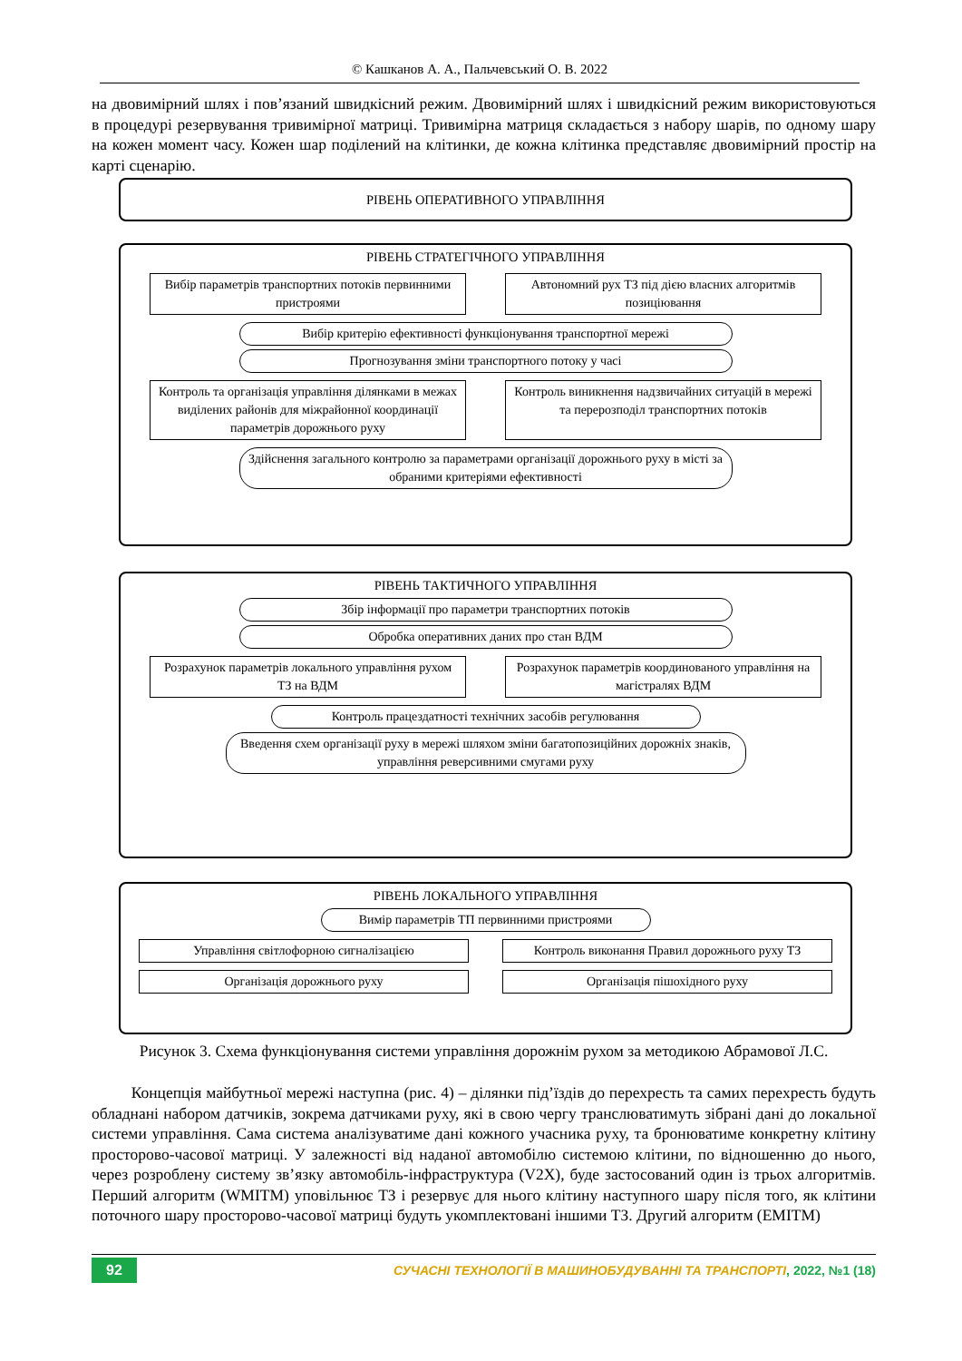© Кашканов А. А., Пальчевський О. В. 2022
на двовимірний шлях і пов’язаний швидкісний режим. Двовимірний шлях і швидкісний режим використовуються в процедурі резервування тривимірної матриці. Тривимірна матриця складається з набору шарів, по одному шару на кожен момент часу. Кожен шар поділений на клітинки, де кожна клітинка представляє двовимірний простір на карті сценарію.
РІВЕНЬ ОПЕРАТИВНОГО УПРАВЛІННЯ
РІВЕНЬ СТРАТЕГІЧНОГО УПРАВЛІННЯ
Вибір параметрів транспортних потоків первинними пристроями
Автономний рух ТЗ під дією власних алгоритмів позиціювання
Вибір критерію ефективності функціонування транспортної мережі
Прогнозування зміни транспортного потоку у часі
Контроль та організація управління ділянками в межах виділених районів для міжрайонної координації параметрів дорожнього руху
Контроль виникнення надзвичайних ситуацій в мережі та перерозподіл транспортних потоків
Здійснення загального контролю за параметрами організації дорожнього руху в місті за обраними критеріями ефективності
РІВЕНЬ ТАКТИЧНОГО УПРАВЛІННЯ
Збір інформації про параметри транспортних потоків
Обробка оперативних даних про стан ВДМ
Розрахунок параметрів локального управління рухом ТЗ на ВДМ
Розрахунок параметрів координованого управління на магістралях ВДМ
Контроль працездатності технічних засобів регулювання
Введення схем організації руху в мережі шляхом зміни багатопозиційних дорожніх знаків, управління реверсивними смугами руху
РІВЕНЬ ЛОКАЛЬНОГО УПРАВЛІННЯ
Вимір параметрів ТП первинними пристроями
Управління світлофорною сигналізацією Контроль виконання Правил дорожнього руху ТЗ
Організація дорожнього руху Організація пішохідного руху
Рисунок 3. Схема функціонування системи управління дорожнім рухом за методикою Абрамової Л.С.
Концепція майбутньої мережі наступна (рис. 4) – ділянки під’їздів до перехресть та самих перехресть будуть обладнані набором датчиків, зокрема датчиками руху, які в свою чергу транслюватимуть зібрані дані до локальної системи управління. Сама система аналізуватиме дані кожного учасника руху, та бронюватиме конкретну клітину просторово-часової матриці. У залежності від наданої автомобілю системою клітини, по відношенню до нього, через розроблену систему зв’язку автомобіль-інфраструктура (V2X), буде застосований один із трьох алгоритмів. Перший алгоритм (WMITM) уповільнює ТЗ і резервує для нього клітину наступного шару після того, як клітини поточного шару просторово-часової матриці будуть укомплектовані іншими ТЗ. Другий алгоритм (EMITM)
92 СУЧАСНІ ТЕХНОЛОГІЇ В МАШИНОБУДУВАННІ ТА ТРАНСПОРТІ, 2022, №1 (18)